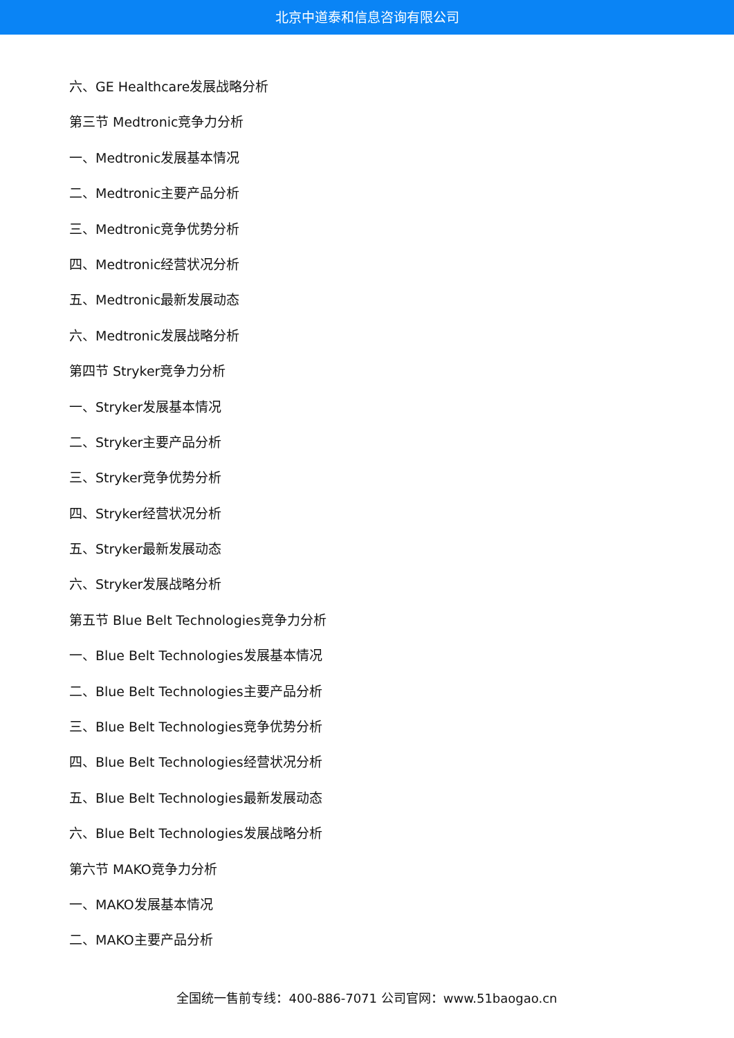北京中道泰和信息咨询有限公司
六、GE Healthcare发展战略分析
第三节 Medtronic竞争力分析
一、Medtronic发展基本情况
二、Medtronic主要产品分析
三、Medtronic竞争优势分析
四、Medtronic经营状况分析
五、Medtronic最新发展动态
六、Medtronic发展战略分析
第四节 Stryker竞争力分析
一、Stryker发展基本情况
二、Stryker主要产品分析
三、Stryker竞争优势分析
四、Stryker经营状况分析
五、Stryker最新发展动态
六、Stryker发展战略分析
第五节 Blue Belt Technologies竞争力分析
一、Blue Belt Technologies发展基本情况
二、Blue Belt Technologies主要产品分析
三、Blue Belt Technologies竞争优势分析
四、Blue Belt Technologies经营状况分析
五、Blue Belt Technologies最新发展动态
六、Blue Belt Technologies发展战略分析
第六节 MAKO竞争力分析
一、MAKO发展基本情况
二、MAKO主要产品分析
全国统一售前专线：400-886-7071 公司官网：www.51baogao.cn